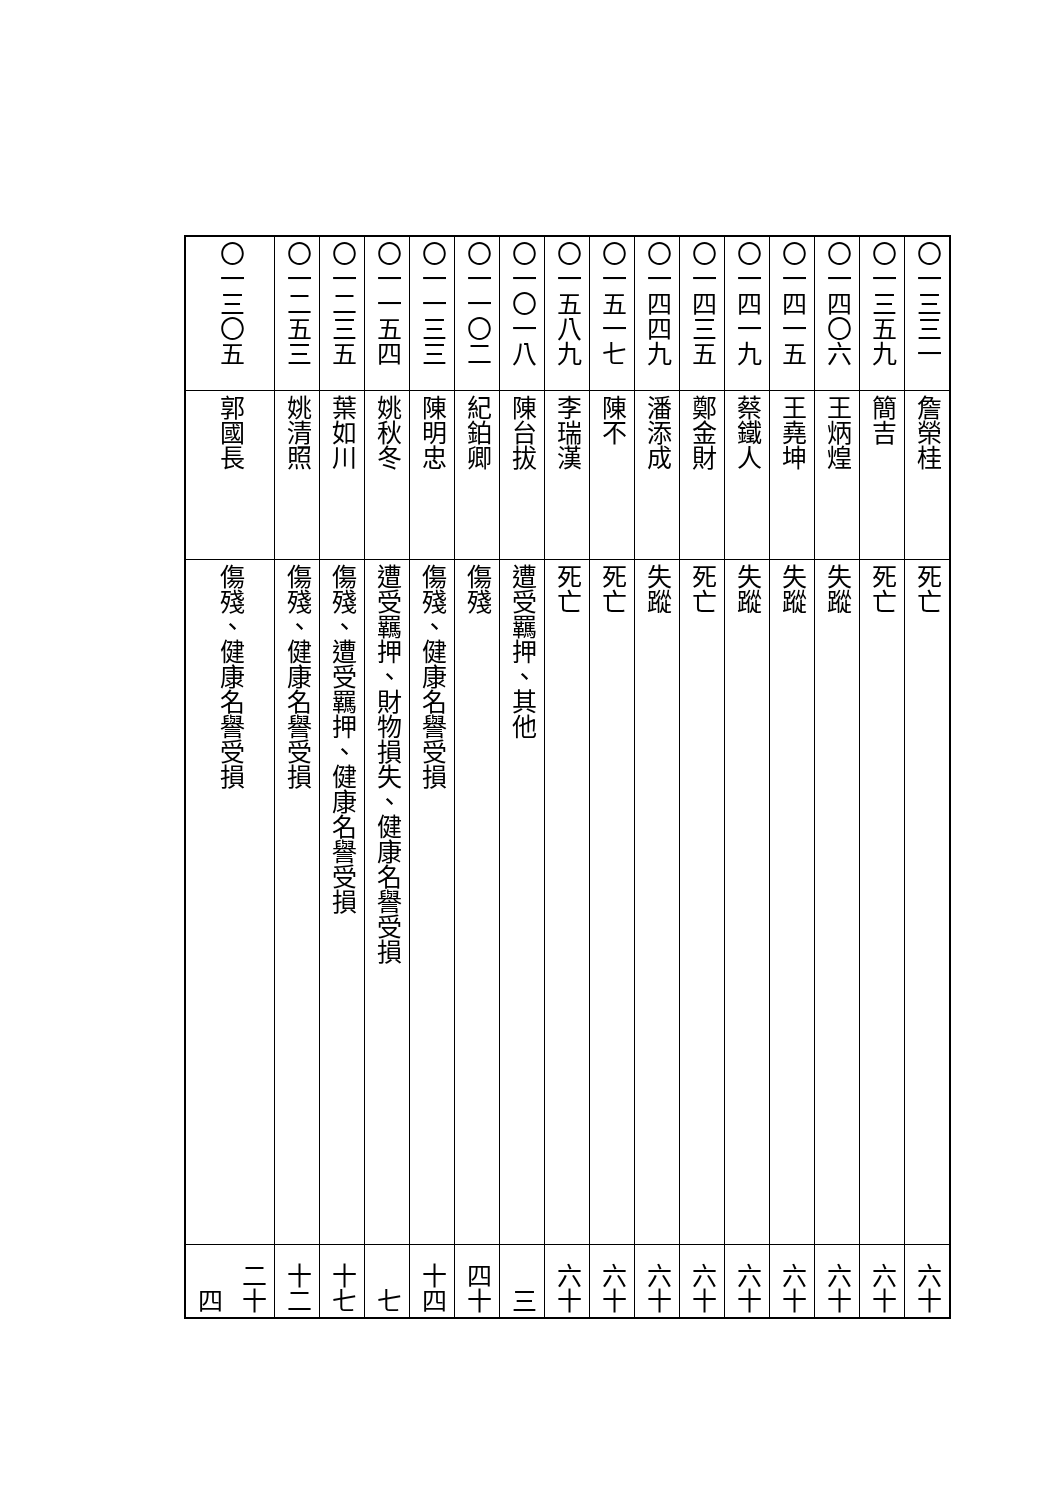| 〇一三三一 | 詹榮桂 | 死亡 | 六十 |
| 〇一三五九 | 簡吉 | 死亡 | 六十 |
| 〇一四〇六 | 王炳煌 | 失蹤 | 六十 |
| 〇一四一五 | 王堯坤 | 失蹤 | 六十 |
| 〇一四一九 | 蔡鐵人 | 失蹤 | 六十 |
| 〇一四三五 | 鄭金財 | 死亡 | 六十 |
| 〇一四四九 | 潘添成 | 失蹤 | 六十 |
| 〇一五一七 | 陳不 | 死亡 | 六十 |
| 〇一五八九 | 李瑞漢 | 死亡 | 六十 |
| 〇一〇一八 | 陳台拔 | 遭受羈押、其他 | 三 |
| 〇一一〇二 | 紀鉑卿 | 傷殘 | 四十 |
| 〇一一三三 | 陳明忠 | 傷殘、健康名譽受損 | 十四 |
| 〇一一五四 | 姚秋冬 | 遭受羈押、財物損失、健康名譽受損 | 七 |
| 〇一二三五 | 葉如川 | 傷殘、遭受羈押、健康名譽受損 | 十七 |
| 〇一二五三 | 姚清照 | 傷殘、健康名譽受損 | 十二 |
| 〇一三〇五 | 郭國長 | 傷殘、健康名譽受損 | 二十四 |